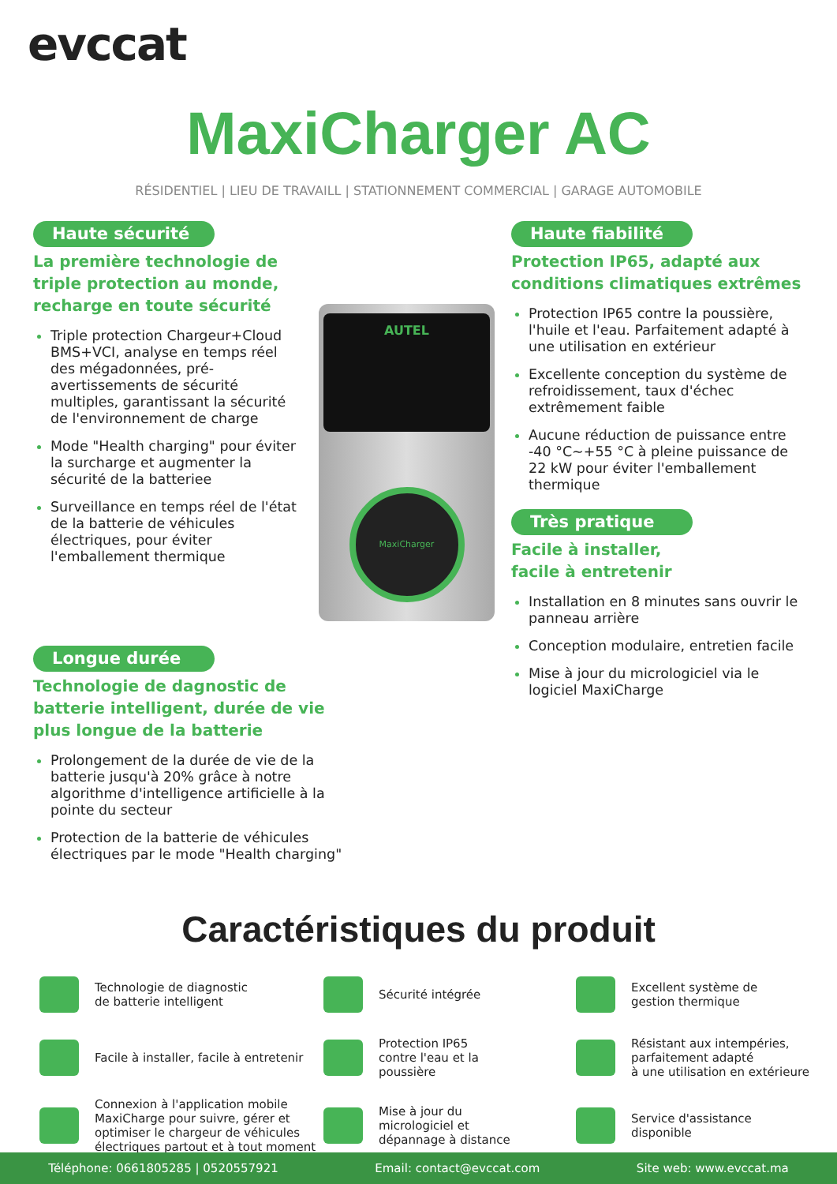evccat
MaxiCharger AC
RÉSIDENTIEL | LIEU DE TRAVAILL | STATIONNEMENT COMMERCIAL | GARAGE AUTOMOBILE
Haute sécurité
La première technologie de triple protection au monde, recharge en toute sécurité
Triple protection Chargeur+Cloud BMS+VCI, analyse en temps réel des mégadonnées, pré-avertissements de sécurité multiples, garantissant la sécurité de l'environnement de charge
Mode "Health charging" pour éviter la surcharge et augmenter la sécurité de la batteriee
Surveillance en temps réel de l'état de la batterie de véhicules électriques, pour éviter l'emballement thermique
AUTEL
MaxiCharger
Haute fiabilité
Protection IP65, adapté aux conditions climatiques extrêmes
Protection IP65 contre la poussière, l'huile et l'eau. Parfaitement adapté à une utilisation en extérieur
Excellente conception du système de refroidissement, taux d'échec extrêmement faible
Aucune réduction de puissance entre -40 °C~+55 °C à pleine puissance de 22 kW pour éviter l'emballement thermique
Très pratique
Facile à installer,
facile à entretenir
Installation en 8 minutes sans ouvrir le panneau arrière
Conception modulaire, entretien facile
Mise à jour du micrologiciel via le logiciel MaxiCharge
Longue durée
Technologie de dagnostic de batterie intelligent, durée de vie plus longue de la batterie
Prolongement de la durée de vie de la batterie jusqu'à 20% grâce à notre algorithme d'intelligence artificielle à la pointe du secteur
Protection de la batterie de véhicules électriques par le mode "Health charging"
Caractéristiques du produit
Technologie de diagnostic
de batterie intelligent
Sécurité intégrée
Excellent système de
gestion thermique
Facile à installer, facile à entretenir
Protection IP65
contre l'eau et la
poussière
Résistant aux intempéries,
parfaitement adapté
à une utilisation en extérieure
Connexion à l'application mobile MaxiCharge pour suivre, gérer et optimiser le chargeur de véhicules électriques partout et à tout moment
Mise à jour du
micrologiciel et
dépannage à distance
Service d'assistance
disponible
Téléphone: 0661805285 | 0520557921 Email: contact@evccat.com Site web: www.evccat.ma